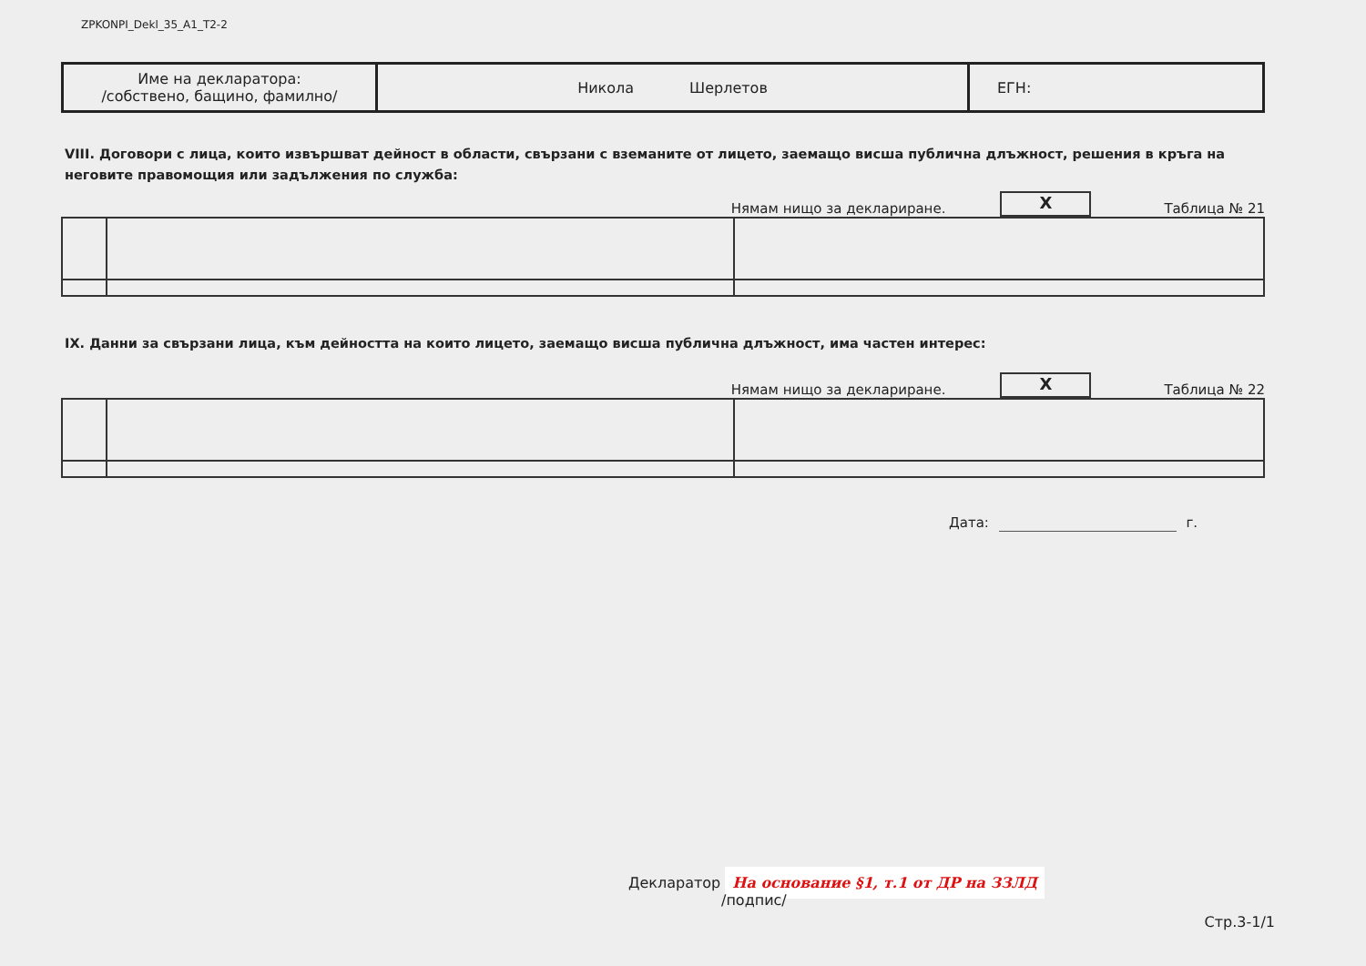ZPKONPI_Dekl_35_A1_T2-2
| Име на декларатора: /собствено, бащино, фамилно/ | Никола Шерлетов | ЕГН: |
VIII. Договори с лица, които извършват дейност в области, свързани с вземаните от лицето, заемащо висша публична длъжност, решения в кръга на неговите правомощия или задължения по служба:
Нямам нищо за деклариране.
X
Таблица № 21
IX. Данни за свързани лица, към дейността на които лицето, заемащо висша публична длъжност, има частен интерес:
Нямам нищо за деклариране.
X
Таблица № 22
Дата: г.
Декларатор На основание §1, т.1 от ДР на ЗЗЛД
/подпис/
Стр.3-1/1